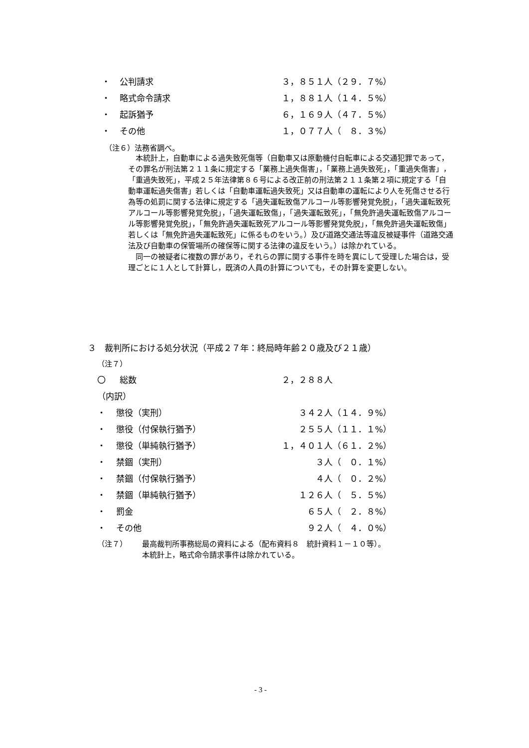・ 公判請求 ３，８５１人（２９．７%）
・ 略式命令請求 １，８８１人（１４．５%）
・ 起訴猶予 ６，１６９人（４７．５%）
・ その他 １，０７７人（　８．３%）
（注６）法務省調べ。
　本統計上，自動車による過失致死傷等（自動車又は原動機付自転車による交通犯罪であって，その罪名が刑法第２１１条に規定する「業務上過失傷害」，「業務上過失致死」，「重過失傷害」，「重過失致死」，平成２５年法律第８６号による改正前の刑法第２１１条第２項に規定する「自動車運転過失傷害」若しくは「自動車運転過失致死」又は自動車の運転により人を死傷させる行為等の処罰に関する法律に規定する「過失運転致傷アルコール等影響発覚免脱」，「過失運転致死アルコール等影響発覚免脱」，「過失運転致傷」，「過失運転致死」，「無免許過失運転致傷アルコール等影響発覚免脱」，「無免許過失運転致死アルコール等影響発覚免脱」，「無免許過失運転致傷」若しくは「無免許過失運転致死」に係るものをいう。）及び道路交通法等違反被疑事件（道路交通法及び自動車の保管場所の確保等に関する法律の違反をいう。）は除かれている。
　同一の被疑者に複数の罪があり，それらの罪に関する事件を時を異にして受理した場合は，受理ごとに１人として計算し，既済の人員の計算についても，その計算を変更しない。
３　裁判所における処分状況（平成２７年：終局時年齢２０歳及び２１歳）
（注７）
〇 総数 ２，２８８人
（内訳）
・ 懲役（実刑）　　３４２人（１４．９%）
・ 懲役（付保執行猶予）　　２５５人（１１．１%）
・ 懲役（単純執行猶予） １，４０１人（６１．２%）
・ 禁錮（実刑）　　　　３人（　０．１%）
・ 禁錮（付保執行猶予）　　　　４人（　０．２%）
・ 禁錮（単純執行猶予）　　１２６人（　５．５%）
・ 罰金　　　６５人（　２．８%）
・ その他　　　９２人（　４．０%）
（注７） 最高裁判所事務総局の資料による（配布資料８　統計資料１－１０等）。
本統計上，略式命令請求事件は除かれている。
- 3 -